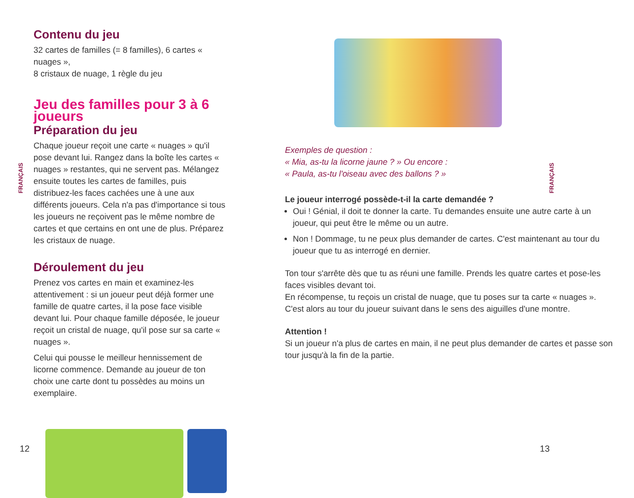FRANÇAIS
Contenu du jeu
32 cartes de familles (= 8 familles), 6 cartes « nuages »,
8 cristaux de nuage, 1 règle du jeu
Jeu des familles pour 3 à 6 joueurs
Préparation du jeu
Chaque joueur reçoit une carte « nuages » qu'il pose devant lui. Rangez dans la boîte les cartes « nuages » restantes, qui ne servent pas. Mélangez ensuite toutes les cartes de familles, puis distribuez-les faces cachées une à une aux différents joueurs. Cela n'a pas d'importance si tous les joueurs ne reçoivent pas le même nombre de cartes et que certains en ont une de plus. Préparez les cristaux de nuage.
Déroulement du jeu
Prenez vos cartes en main et examinez-les attentivement : si un joueur peut déjà former une famille de quatre cartes, il la pose face visible devant lui. Pour chaque famille déposée, le joueur reçoit un cristal de nuage, qu'il pose sur sa carte « nuages ».
Celui qui pousse le meilleur hennissement de licorne commence. Demande au joueur de ton choix une carte dont tu possèdes au moins un exemplaire.
12
FRANÇAIS
Exemples de question :
« Mia, as-tu la licorne jaune ? » Ou encore :
« Paula, as-tu l'oiseau avec des ballons ? »
Le joueur interrogé possède-t-il la carte demandée ?
Oui ! Génial, il doit te donner la carte. Tu demandes ensuite une autre carte à un joueur, qui peut être le même ou un autre.
Non ! Dommage, tu ne peux plus demander de cartes. C'est maintenant au tour du joueur que tu as interrogé en dernier.
Ton tour s'arrête dès que tu as réuni une famille. Prends les quatre cartes et pose-les faces visibles devant toi.
En récompense, tu reçois un cristal de nuage, que tu poses sur ta carte « nuages ». C'est alors au tour du joueur suivant dans le sens des aiguilles d'une montre.
Attention !
Si un joueur n'a plus de cartes en main, il ne peut plus demander de cartes et passe son tour jusqu'à la fin de la partie.
13